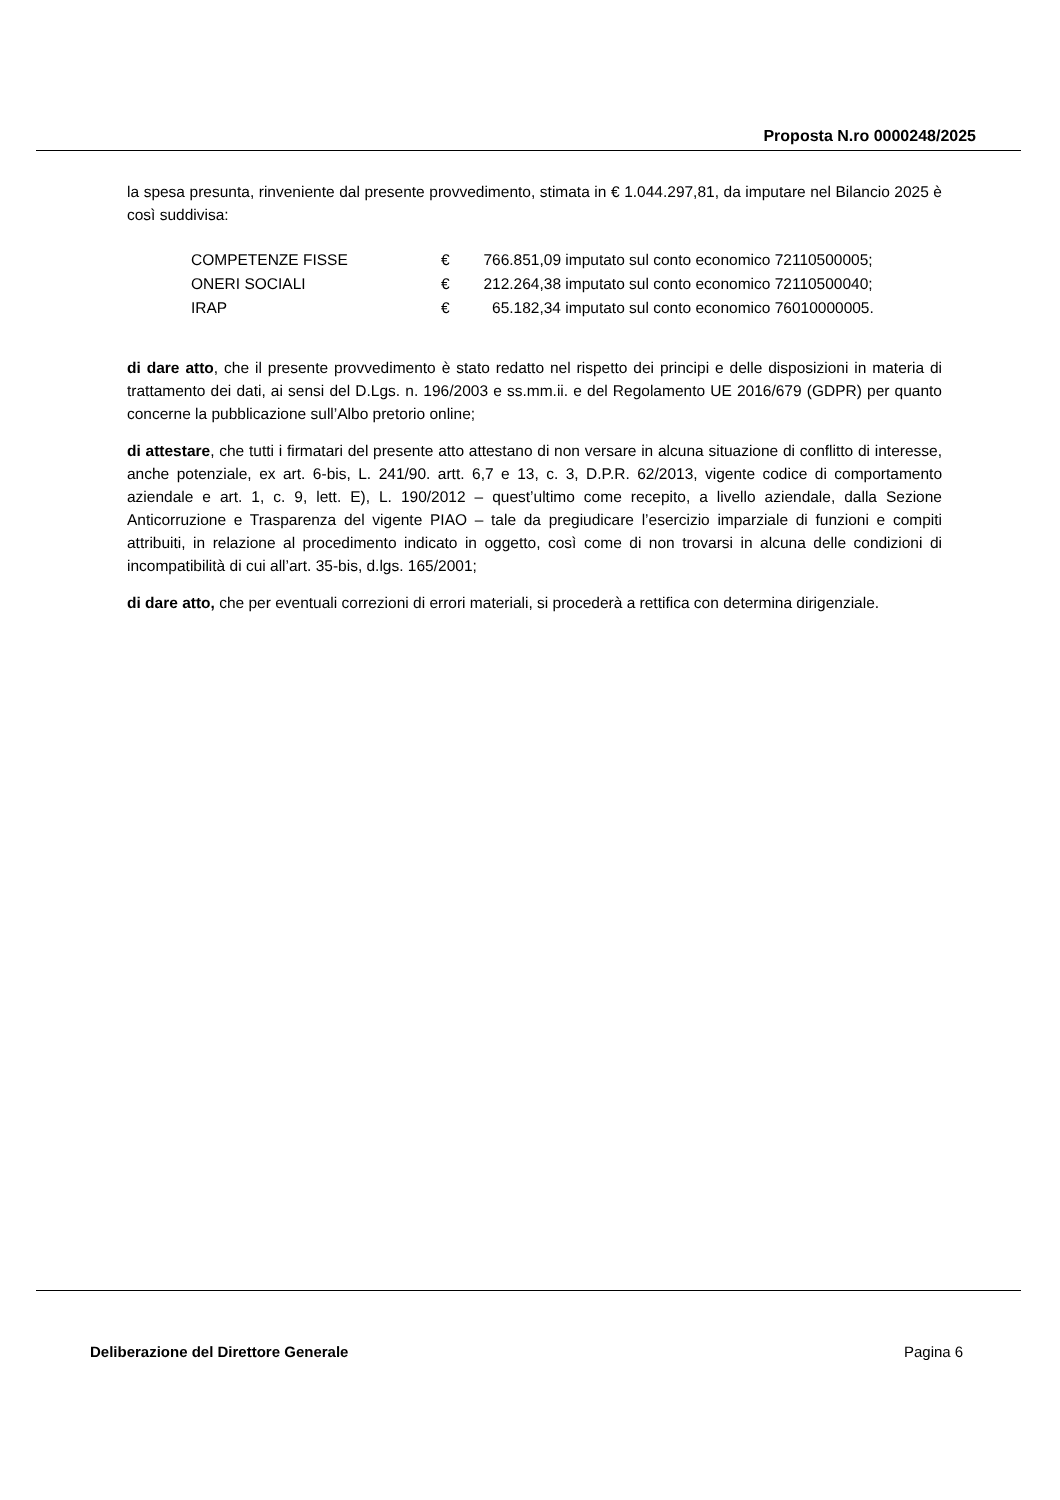Proposta N.ro 0000248/2025
la spesa presunta, rinveniente dal presente provvedimento, stimata in € 1.044.297,81, da imputare nel Bilancio 2025 è così suddivisa:
| COMPETENZE FISSE | € | 766.851,09 | imputato sul conto economico 72110500005; |
| ONERI SOCIALI | € | 212.264,38 | imputato sul conto economico 72110500040; |
| IRAP | € | 65.182,34 | imputato sul conto economico 76010000005. |
di dare atto, che il presente provvedimento è stato redatto nel rispetto dei principi e delle disposizioni in materia di trattamento dei dati, ai sensi del D.Lgs. n. 196/2003 e ss.mm.ii. e del Regolamento UE 2016/679 (GDPR) per quanto concerne la pubblicazione sull’Albo pretorio online;
di attestare, che tutti i firmatari del presente atto attestano di non versare in alcuna situazione di conflitto di interesse, anche potenziale, ex art. 6-bis, L. 241/90. artt. 6,7 e 13, c. 3, D.P.R. 62/2013, vigente codice di comportamento aziendale e art. 1, c. 9, lett. E), L. 190/2012 – quest’ultimo come recepito, a livello aziendale, dalla Sezione Anticorruzione e Trasparenza del vigente PIAO – tale da pregiudicare l’esercizio imparziale di funzioni e compiti attribuiti, in relazione al procedimento indicato in oggetto, così come di non trovarsi in alcuna delle condizioni di incompatibilità di cui all’art. 35-bis, d.lgs. 165/2001;
di dare atto, che per eventuali correzioni di errori materiali, si procederà a rettifica con determina dirigenziale.
Deliberazione del Direttore Generale
Pagina 6